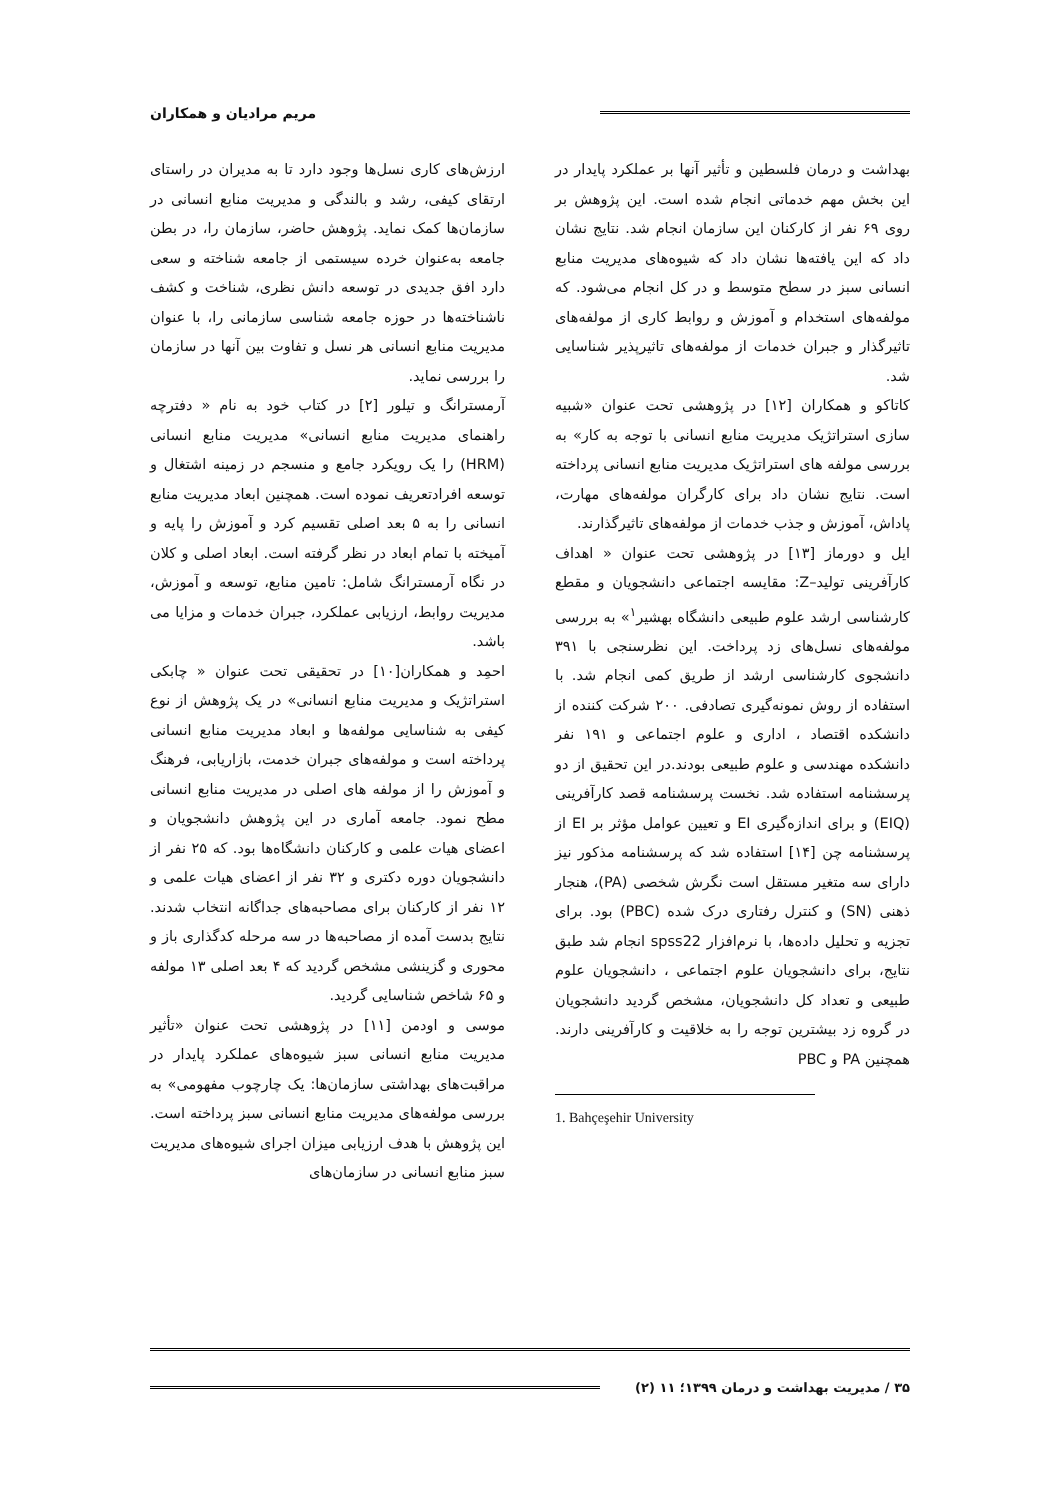مریم مرادیان و همکاران
ارزش‌های کاری نسل‌ها وجود دارد تا به مدیران در راستای ارتقای کیفی، رشد و بالندگی و مدیریت منابع انسانی در سازمان‌ها کمک نماید. پژوهش حاضر، سازمان را، در بطن جامعه به‌عنوان خرده سیستمی از جامعه شناخته و سعی دارد افق جدیدی در توسعه دانش نظری، شناخت و کشف ناشناخته‌ها در حوزه جامعه شناسی سازمانی را، با عنوان مدیریت منابع انسانی هر نسل و تفاوت بین آنها در سازمان را بررسی نماید.
آرمسترانگ و تیلور [۲] در کتاب خود به نام « دفترچه راهنمای مدیریت منابع انسانی» مدیریت منابع انسانی (HRM) را یک رویکرد جامع و منسجم در زمینه اشتغال و توسعه افرادتعریف نموده است. همچنین ابعاد مدیریت منابع انسانی را به ۵ بعد اصلی تقسیم کرد و آموزش را پایه و آمیخته با تمام ابعاد در نظر گرفته است. ابعاد اصلی و کلان در نگاه آرمسترانگ شامل: تامین منابع، توسعه و آموزش، مدیریت روابط، ارزیابی عملکرد، جبران خدمات و مزایا می باشد.
احمِد و همکاران[۱۰] در تحقیقی تحت عنوان « چابکی استراتژیک و مدیریت منابع انسانی» در یک پژوهش از نوع کیفی به شناسایی مولفه‌ها و ابعاد مدیریت منابع انسانی پرداخته است و مولفه‌های جبران خدمت، بازاریابی، فرهنگ و آموزش را از مولفه های اصلی در مدیریت منابع انسانی مطح نمود. جامعه آماری در این پژوهش دانشجویان و اعضای هیات علمی و کارکنان دانشگاه‌ها بود. که ۲۵ نفر از دانشجویان دوره دکتری و ۳۲ نفر از اعضای هیات علمی و ۱۲ نفر از کارکنان برای مصاحبه‌های جداگانه انتخاب شدند. نتایج بدست آمده از مصاحبه‌ها در سه مرحله کدگذاری باز و محوری و گزینشی مشخص گردید که ۴ بعد اصلی ۱۳ مولفه و ۶۵ شاخص شناسایی گردید.
موسی و اودمن [۱۱] در پژوهشی تحت عنوان «تأثیر مدیریت منابع انسانی سبز شیوه‌های عملکرد پایدار در مراقبت‌های بهداشتی سازمان‌ها: یک چارچوب مفهومی» به بررسی مولفه‌های مدیریت منابع انسانی سبز پرداخته است. این پژوهش با هدف ارزیابی میزان اجرای شیوه‌های مدیریت سبز منابع انسانی در سازمان‌های
بهداشت و درمان فلسطین و تأثیر آنها بر عملکرد پایدار در این بخش مهم خدماتی انجام شده است. این پژوهش بر روی ۶۹ نفر از کارکنان این سازمان انجام شد. نتایج نشان داد که این یافته‌ها نشان داد که شیوه‌های مدیریت منابع انسانی سبز در سطح متوسط و در کل انجام می‌شود. که مولفه‌های استخدام و آموزش و روابط کاری از مولفه‌های تاثیرگذار و جبران خدمات از مولفه‌های تاثیرپذیر شناسایی شد.
کاتاکو و همکاران [۱۲] در پژوهشی تحت عنوان «شبیه سازی استراتژیک مدیریت منابع انسانی با توجه به کار» به بررسی مولفه های استراتژیک مدیریت منابع انسانی پرداخته است. نتایج نشان داد برای کارگران مولفه‌های مهارت، پاداش، آموزش و جذب خدمات از مولفه‌های تاثیرگذارند.
ایل و دورماز [۱۳] در پژوهشی تحت عنوان « اهداف کارآفرینی تولید–Z: مقایسه اجتماعی دانشجویان و مقطع کارشناسی ارشد علوم طبیعی دانشگاه بهشیر<sup>۱</sup>» به بررسی مولفه‌های نسل‌های زد پرداخت. این نظرسنجی با ۳۹۱ دانشجوی کارشناسی ارشد از طریق کمی انجام شد. با استفاده از روش نمونه‌گیری تصادفی. ۲۰۰ شرکت کننده از دانشکده اقتصاد ، اداری و علوم اجتماعی و ۱۹۱ نفر دانشکده مهندسی و علوم طبیعی بودند.در این تحقیق از دو پرسشنامه استفاده شد. نخست پرسشنامه قصد کارآفرینی (EIQ) و برای اندازه‌گیری EI و تعیین عوامل مؤثر بر EI از پرسشنامه چن [۱۴] استفاده شد که پرسشنامه مذکور نیز دارای سه متغیر مستقل است نگرش شخصی (PA)، هنجار ذهنی (SN) و کنترل رفتاری درک شده (PBC) بود. برای تجزیه و تحلیل داده‌ها، با نرم‌افزار spss22 انجام شد طبق نتایج، برای دانشجویان علوم اجتماعی ، دانشجویان علوم طبیعی و تعداد کل دانشجویان، مشخص گردید دانشجویان در گروه زد بیشترین توجه را به خلاقیت و کارآفرینی دارند. همچنین PA و PBC
1. Bahçeşehir University
۳۵ / مدیریت بهداشت و درمان ۱۳۹۹؛ ۱۱ (۲)